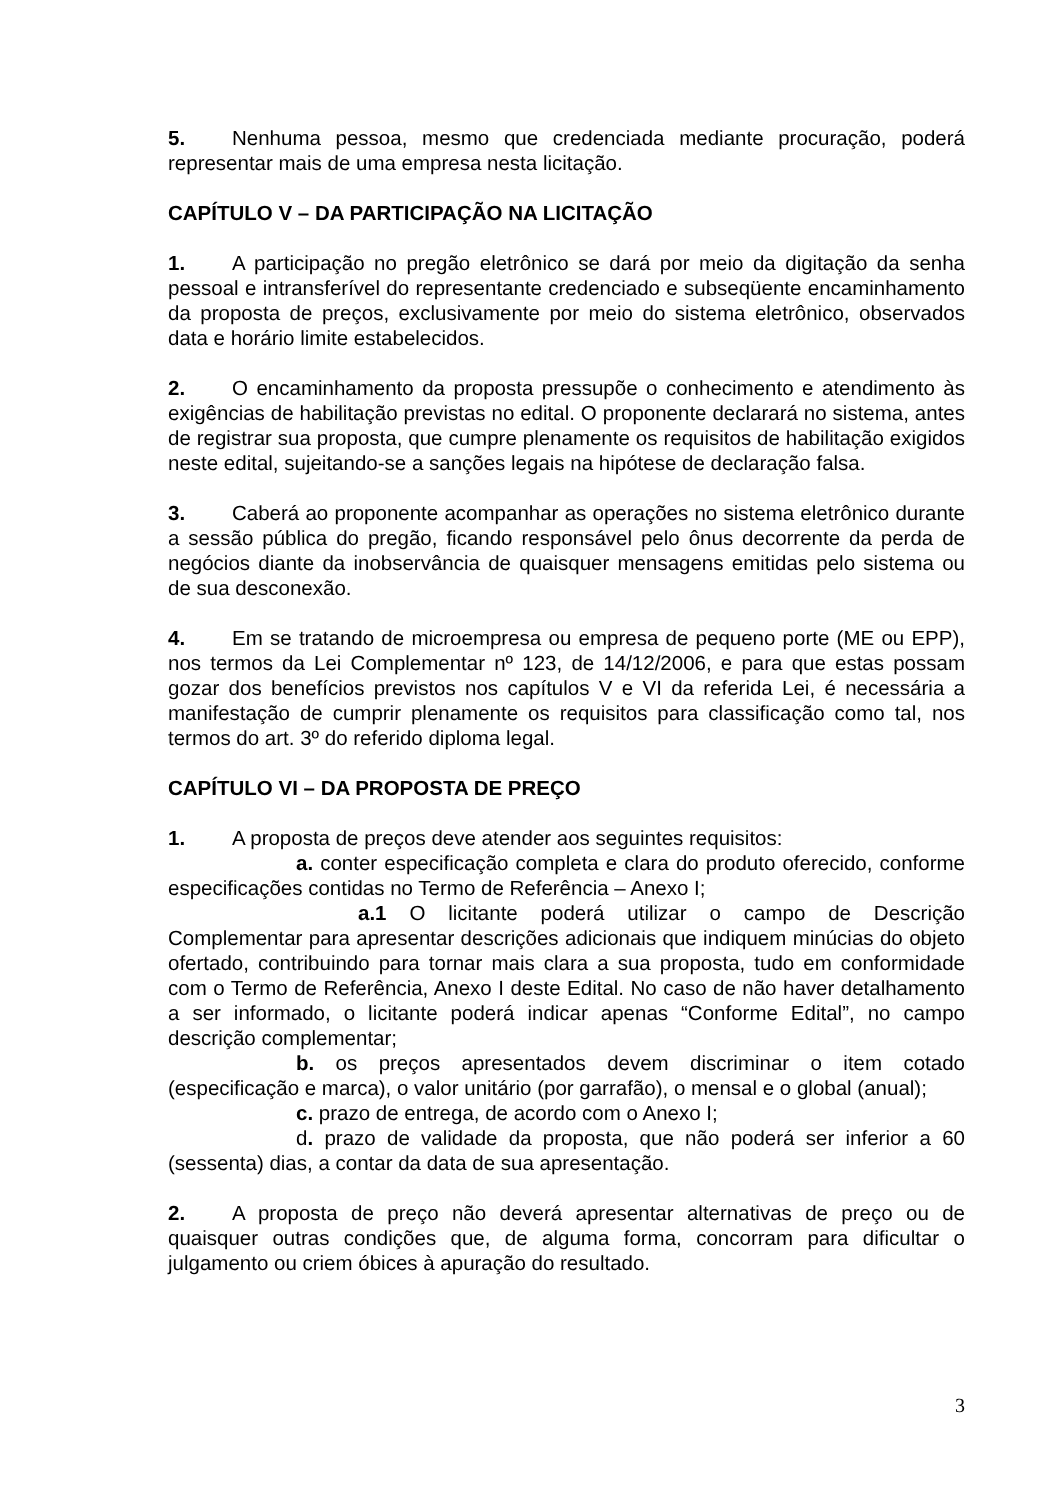5. Nenhuma pessoa, mesmo que credenciada mediante procuração, poderá representar mais de uma empresa nesta licitação.
CAPÍTULO V – DA PARTICIPAÇÃO NA LICITAÇÃO
1. A participação no pregão eletrônico se dará por meio da digitação da senha pessoal e intransferível do representante credenciado e subseqüente encaminhamento da proposta de preços, exclusivamente por meio do sistema eletrônico, observados data e horário limite estabelecidos.
2. O encaminhamento da proposta pressupõe o conhecimento e atendimento às exigências de habilitação previstas no edital. O proponente declarará no sistema, antes de registrar sua proposta, que cumpre plenamente os requisitos de habilitação exigidos neste edital, sujeitando-se a sanções legais na hipótese de declaração falsa.
3. Caberá ao proponente acompanhar as operações no sistema eletrônico durante a sessão pública do pregão, ficando responsável pelo ônus decorrente da perda de negócios diante da inobservância de quaisquer mensagens emitidas pelo sistema ou de sua desconexão.
4. Em se tratando de microempresa ou empresa de pequeno porte (ME ou EPP), nos termos da Lei Complementar nº 123, de 14/12/2006, e para que estas possam gozar dos benefícios previstos nos capítulos V e VI da referida Lei, é necessária a manifestação de cumprir plenamente os requisitos para classificação como tal, nos termos do art. 3º do referido diploma legal.
CAPÍTULO VI – DA PROPOSTA DE PREÇO
1. A proposta de preços deve atender aos seguintes requisitos:
a. conter especificação completa e clara do produto oferecido, conforme especificações contidas no Termo de Referência – Anexo I;
a.1 O licitante poderá utilizar o campo de Descrição Complementar para apresentar descrições adicionais que indiquem minúcias do objeto ofertado, contribuindo para tornar mais clara a sua proposta, tudo em conformidade com o Termo de Referência, Anexo I deste Edital. No caso de não haver detalhamento a ser informado, o licitante poderá indicar apenas “Conforme Edital”, no campo descrição complementar;
b. os preços apresentados devem discriminar o item cotado (especificação e marca), o valor unitário (por garrafão), o mensal e o global (anual);
c. prazo de entrega, de acordo com o Anexo I;
d. prazo de validade da proposta, que não poderá ser inferior a 60 (sessenta) dias, a contar da data de sua apresentação.
2. A proposta de preço não deverá apresentar alternativas de preço ou de quaisquer outras condições que, de alguma forma, concorram para dificultar o julgamento ou criem óbices à apuração do resultado.
3